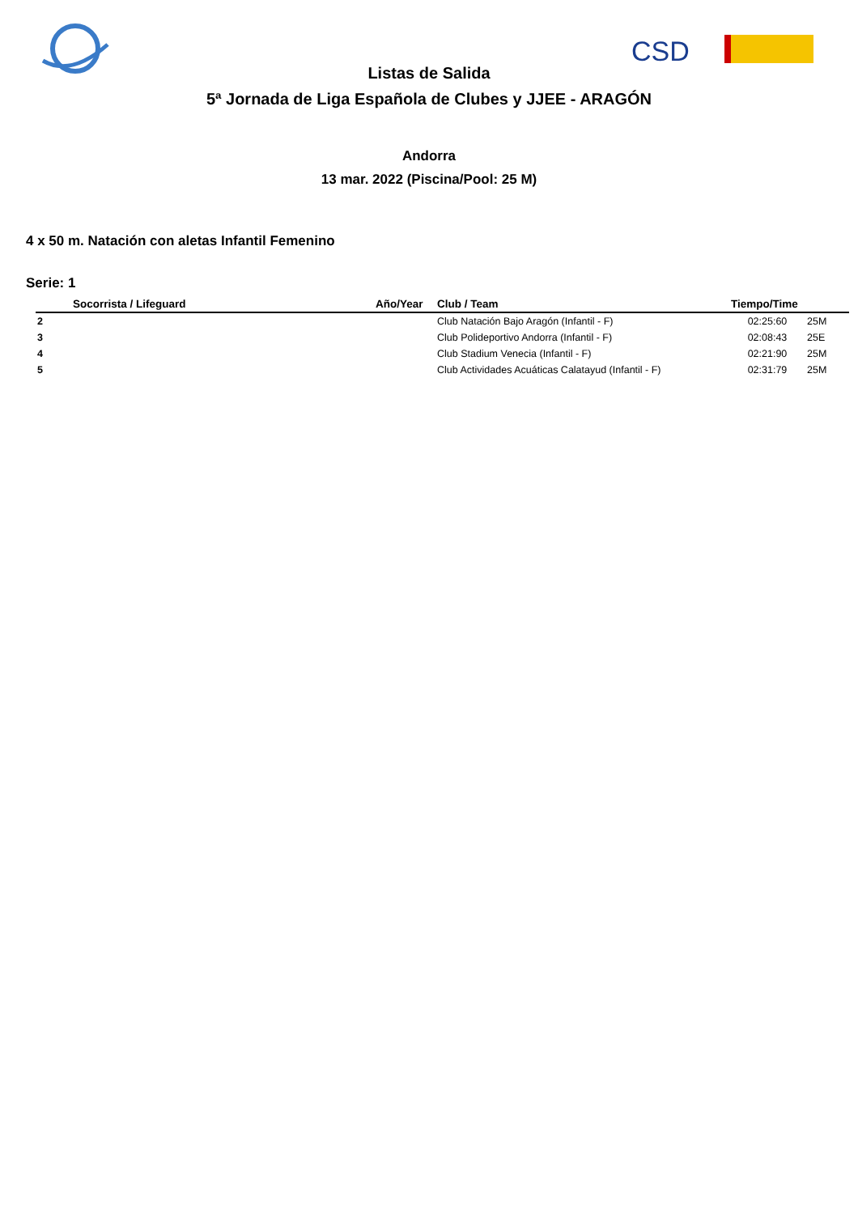CSD
Listas de Salida
5ª Jornada de Liga Española de Clubes y JJEE - ARAGÓN
Andorra
13 mar. 2022 (Piscina/Pool: 25 M)
4 x 50 m. Natación con aletas Infantil Femenino
Serie: 1
| | Socorrista / Lifeguard | Año/Year | Club / Team | Tiempo/Time | |
| --- | --- | --- | --- | --- | --- |
| 2 | | | Club Natación Bajo Aragón (Infantil - F) | 02:25:60 | 25M |
| 3 | | | Club Polideportivo Andorra (Infantil - F) | 02:08:43 | 25E |
| 4 | | | Club Stadium Venecia (Infantil - F) | 02:21:90 | 25M |
| 5 | | | Club Actividades Acuáticas Calatayud (Infantil - F) | 02:31:79 | 25M |